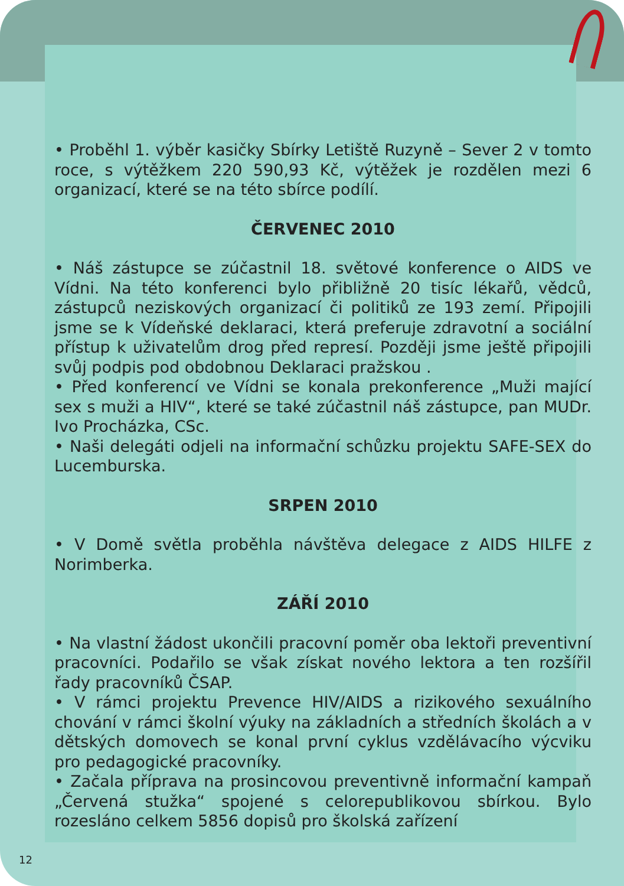• Proběhl 1. výběr kasičky Sbírky Letiště Ruzyně – Sever 2 v tomto roce, s výtěžkem 220 590,93 Kč, výtěžek je rozdělen mezi 6 organizací, které se na této sbírce podílí.
ČERVENEC 2010
• Náš zástupce se zúčastnil 18. světové konference o AIDS ve Vídni. Na této konferenci bylo přibližně 20 tisíc lékařů, vědců, zástupců neziskových organizací či politiků ze 193 zemí. Připojili jsme se k Vídeňské deklaraci, která preferuje zdravotní a sociální přístup k uživatelům drog před represí. Později jsme ještě připojili svůj podpis pod obdobnou Deklaraci pražskou .
• Před konferencí ve Vídni se konala prekonference „Muži mající sex s muži a HIV“, které se také zúčastnil náš zástupce, pan MUDr. Ivo Procházka, CSc.
• Naši delegáti odjeli na informační schůzku projektu SAFE-SEX do Lucemburska.
SRPEN 2010
• V Domě světla proběhla návštěva delegace z AIDS HILFE z Norimberka.
ZÁŘÍ 2010
• Na vlastní žádost ukončili pracovní poměr oba lektoři preventivní pracovníci. Podařilo se však získat nového lektora a ten rozšířil řady pracovníků ČSAP.
• V rámci projektu Prevence HIV/AIDS a rizikového sexuálního chování v rámci školní výuky na základních a středních školách a v dětských domovech se konal první cyklus vzdělávacího výcviku pro pedagogické pracovníky.
• Začala příprava na prosincovou preventivně informační kampaň „Červená stužka“ spojené s celorepublikovou sbírkou. Bylo rozesláno celkem 5856 dopisů pro školská zařízení
12